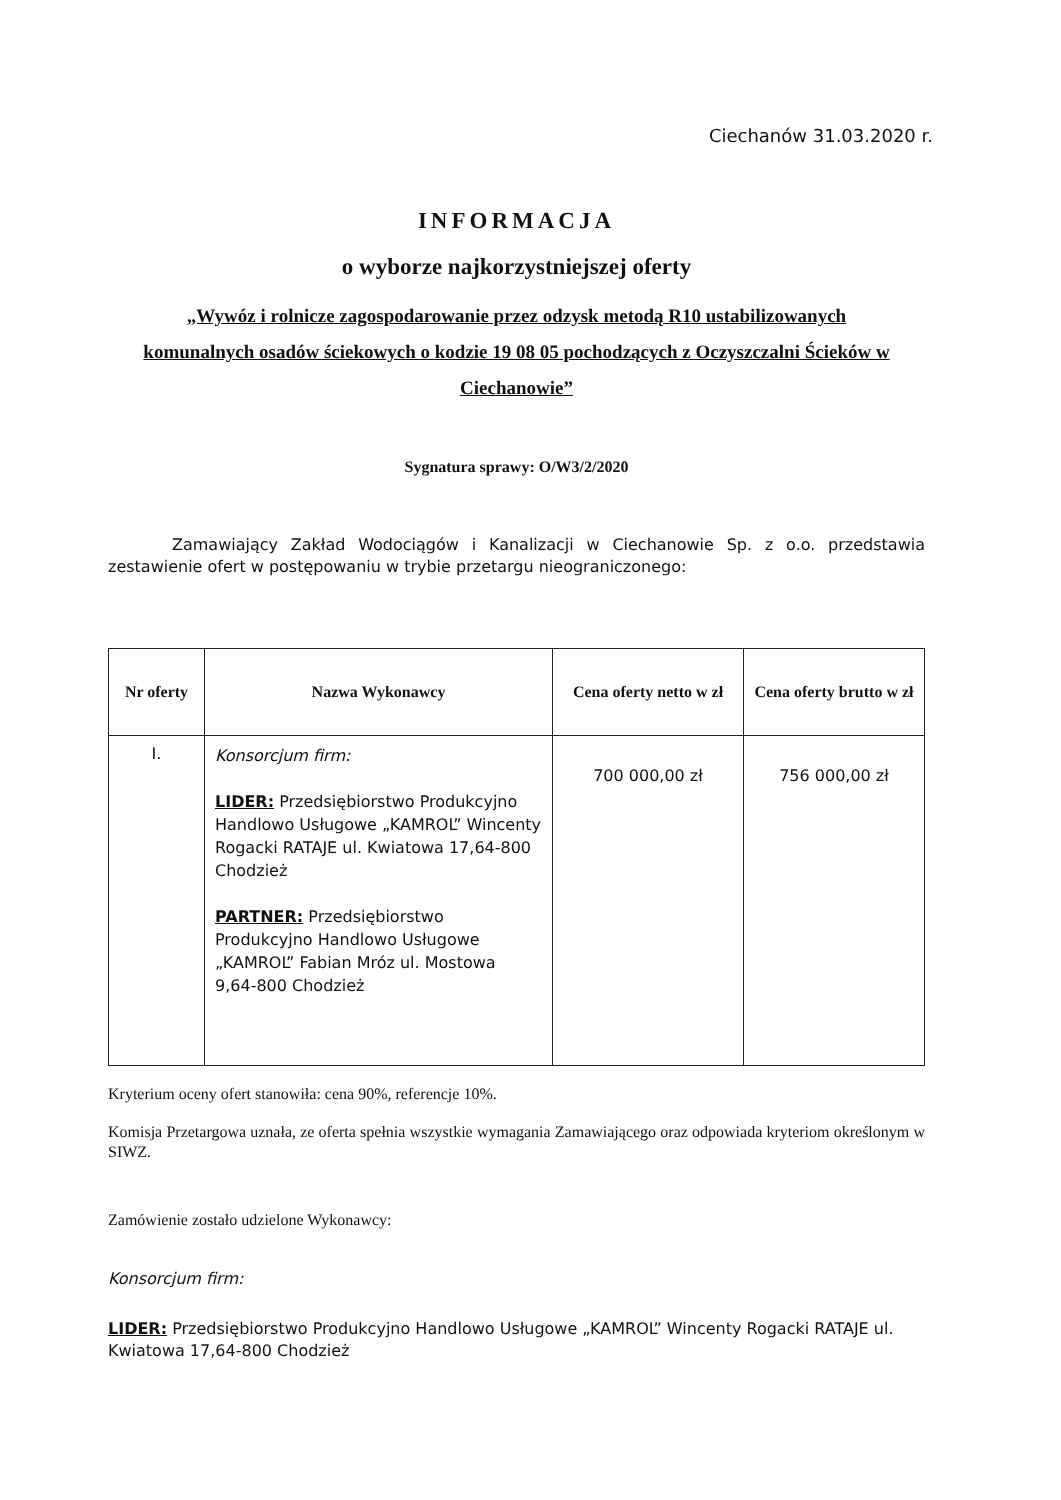Ciechanów 31.03.2020 r.
INFORMACJA
o wyborze najkorzystniejszej oferty
„Wywóz i rolnicze zagospodarowanie przez odzysk metodą R10 ustabilizowanych komunalnych osadów ściekowych o kodzie 19 08 05 pochodzących z Oczyszczalni Ścieków w Ciechanowie”
Sygnatura sprawy: O/W3/2/2020
Zamawiający Zakład Wodociągów i Kanalizacji w Ciechanowie Sp. z o.o. przedstawia zestawienie ofert w postępowaniu w trybie przetargu nieograniczonego:
| Nr oferty | Nazwa Wykonawcy | Cena oferty netto w zł | Cena oferty brutto w zł |
| --- | --- | --- | --- |
| I. | Konsorcjum firm: LIDER: Przedsiębiorstwo Produkcyjno Handlowo Usługowe „KAMROL” Wincenty Rogacki RATAJE ul. Kwiatowa 17,64-800 Chodzież PARTNER: Przedsiębiorstwo Produkcyjno Handlowo Usługowe „KAMROL” Fabian Mróz ul. Mostowa 9,64-800 Chodzież | 700 000,00 zł | 756 000,00 zł |
Kryterium oceny ofert stanowiła: cena 90%, referencje 10%.
Komisja Przetargowa uznała, ze oferta spełnia wszystkie wymagania Zamawiającego oraz odpowiada kryteriom określonym w SIWZ.
Zamówienie zostało udzielone Wykonawcy:
Konsorcjum firm:
LIDER: Przedsiębiorstwo Produkcyjno Handlowo Usługowe „KAMROL” Wincenty Rogacki RATAJE ul. Kwiatowa 17,64-800 Chodzież